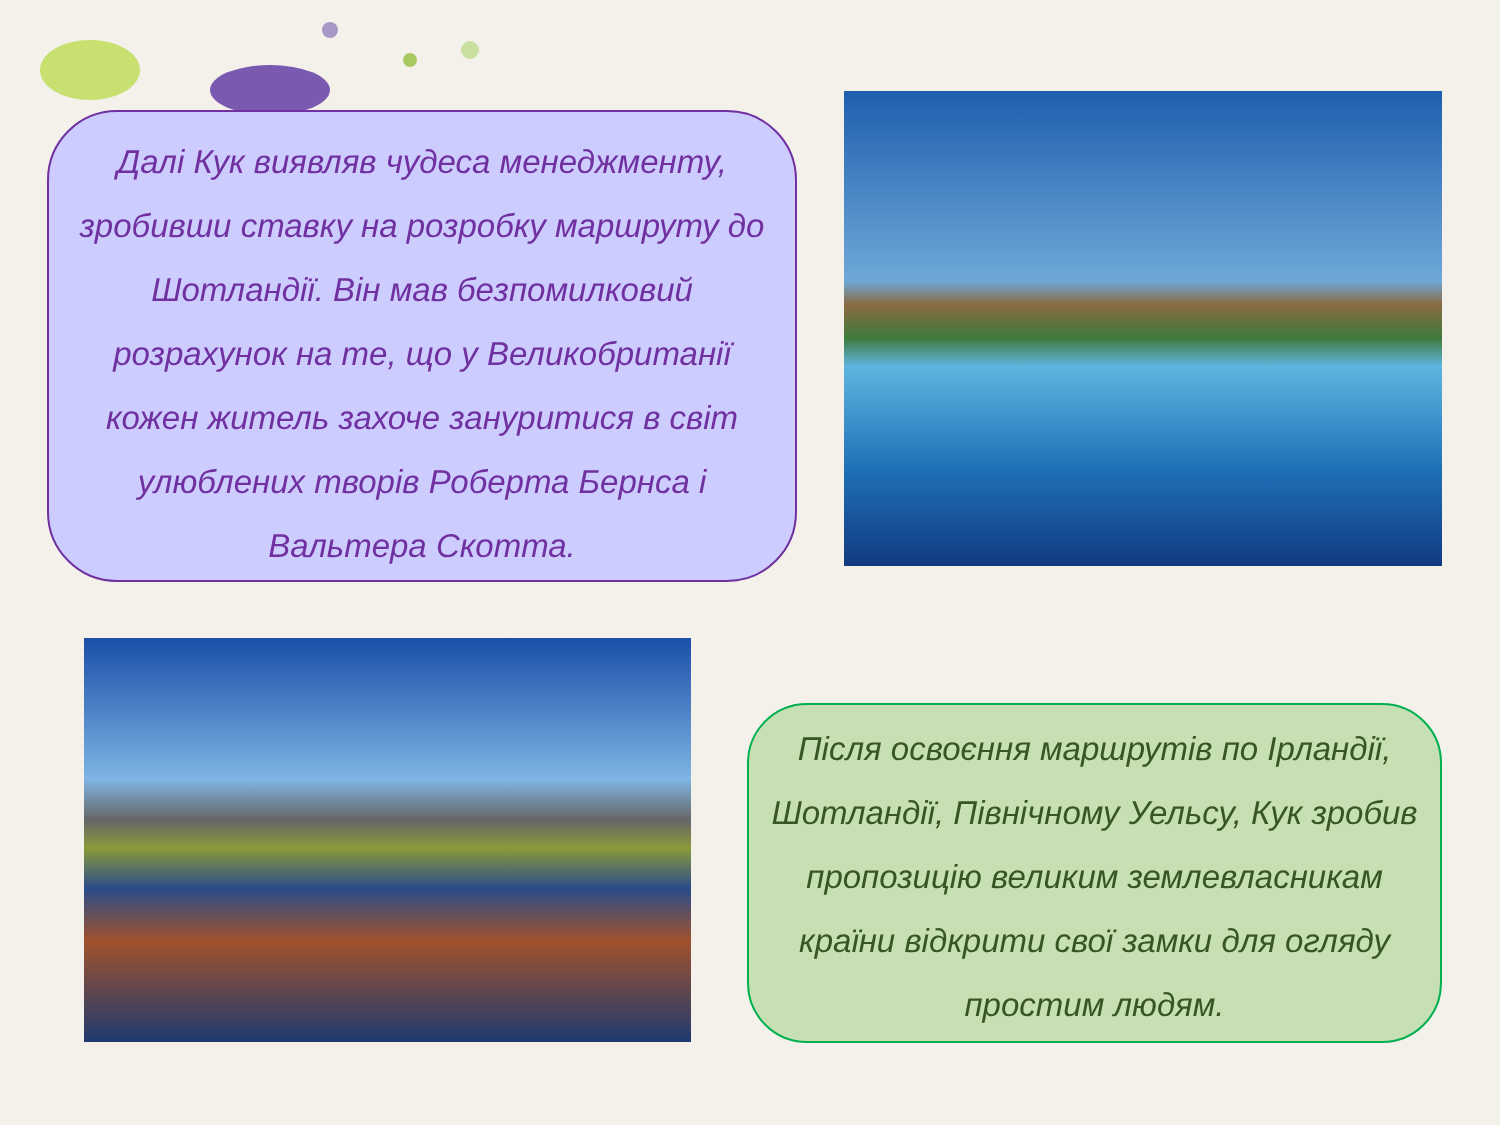Далі Кук виявляв чудеса менеджменту, зробивши ставку на розробку маршруту до Шотландії. Він мав безпомилковий розрахунок на те, що у Великобританії кожен житель захоче зануритися в світ улюблених творів Роберта Бернса і Вальтера Скотта.
Після освоєння маршрутів по Ірландії, Шотландії, Північному Уельсу, Кук зробив пропозицію великим землевласникам країни відкрити свої замки для огляду простим людям.